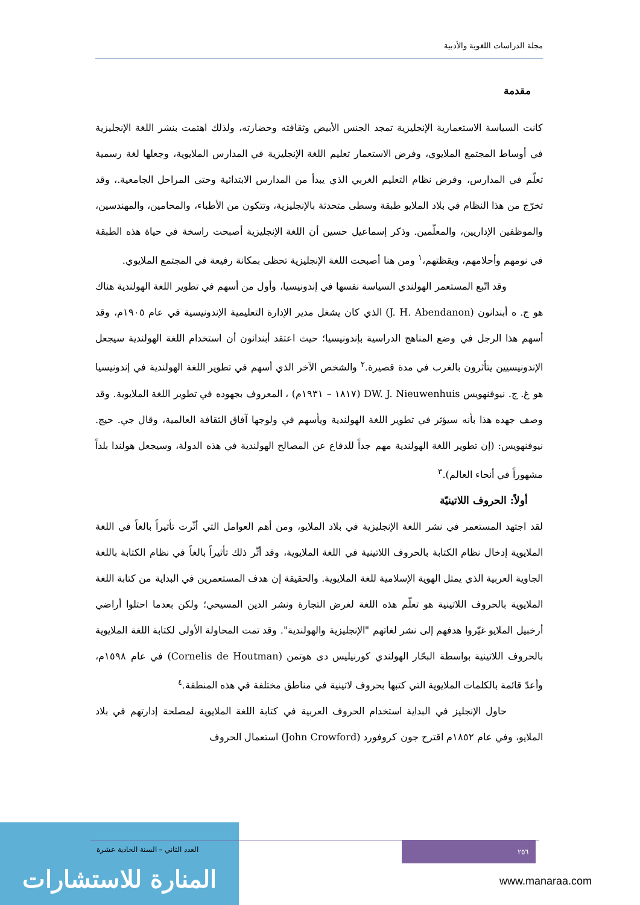مجلة الدراسات اللغوية والأدبية
مقدمة
كانت السياسة الاستعمارية الإنجليزية تمجد الجنس الأبيض وثقافته وحضارته، ولذلك اهتمت بنشر اللغة الإنجليزية في أوساط المجتمع الملايوي، وفرض الاستعمار تعليم اللغة الإنجليزية في المدارس الملايوية، وجعلها لغة رسمية تعلّم في المدارس، وفرض نظام التعليم الغربي الذي يبدأ من المدارس الابتدائية وحتى المراحل الجامعية.، وقد تخرّج من هذا النظام في بلاد الملايو طبقة وسطى متحدثة بالإنجليزية، وتتكون من الأطباء، والمحامين، والمهندسين، والموظفين الإداريين، والمعلّمين. وذكر إسماعيل حسين أن اللغة الإنجليزية أصبحت راسخة في حياة هذه الطبقة في نومهم وأحلامهم، ويقظتهم،<sup>١</sup> ومن هنا أصبحت اللغة الإنجليزية تحظى بمكانة رفيعة في المجتمع الملايوي.
وقد اتّبع المستعمر الهولندي السياسة نفسها في إندونيسيا، وأول من أسهم في تطوير اللغة الهولندية هناك هو ج. ه أبندانون (J. H. Abendanon) الذي كان يشغل مدير الإدارة التعليمية الإندونيسية في عام ١٩٠٥م، وقد أسهم هذا الرجل في وضع المناهج الدراسية بإندونيسيا؛ حيث اعتقد أبندانون أن استخدام اللغة الهولندية سيجعل الإندونيسيين يتأثرون بالغرب في مدة قصيرة.<sup>٢</sup> والشخص الآخر الذي أسهم في تطوير اللغة الهولندية في إندونيسيا هو غ. ج. نيوفنهويس DW. J. Nieuwenhuis (١٨١٧ – ١٩٣١م) ، المعروف بجهوده في تطوير اللغة الملايوية. وقد وصف جهده هذا بأنه سيؤثر في تطوير اللغة الهولندية ويأسهم في ولوجها آفاق الثقافة العالمية، وقال جي. حيج. نيوفنهويس: (إن تطوير اللغة الهولندية مهم جداً للدفاع عن المصالح الهولندية في هذه الدولة، وسيجعل هولندا بلداً مشهوراً في أنحاء العالم).<sup>٣</sup>
أولاً: الحروف اللاتينيّة
لقد اجتهد المستعمر في نشر اللغة الإنجليزية في بلاد الملايو، ومن أهم العوامل التي أثّرت تأثيراً بالغاً في اللغة الملايوية إدخال نظام الكتابة بالحروف اللاتينية في اللغة الملايوية، وقد أثّر ذلك تأثيراً بالغاً في نظام الكتابة باللغة الجاوية العربية الذي يمثل الهوية الإسلامية للغة الملايوية. والحقيقة إن هدف المستعمرين في البداية من كتابة اللغة الملايوية بالحروف اللاتينية هو تعلّم هذه اللغة لغرض التجارة ونشر الدين المسيحي؛ ولكن بعدما احتلوا أراضي أرخبيل الملايو غيّروا هدفهم إلى نشر لغاتهم "الإنجليزية والهولندية". وقد تمت المحاولة الأولى لكتابة اللغة الملايوية بالحروف اللاتينية بواسطة البحّار الهولندي كورنيليس دى هوتمن (Cornelis de Houtman) في عام ١٥٩٨م، وأعدّ قائمة بالكلمات الملايوية التي كتبها بحروف لاتينية في مناطق مختلفة في هذه المنطقة.<sup>٤</sup>
حاول الإنجليز في البداية استخدام الحروف العربية في كتابة اللغة الملايوية لمصلحة إدارتهم في بلاد الملايو، وفي عام ١٨٥٢م اقترح جون كروفورد (John Crowford) استعمال الحروف
المنارة للاستشارات
٢٥٦
العدد الثاني – السنة الحادية عشرة
www.manaraa.com